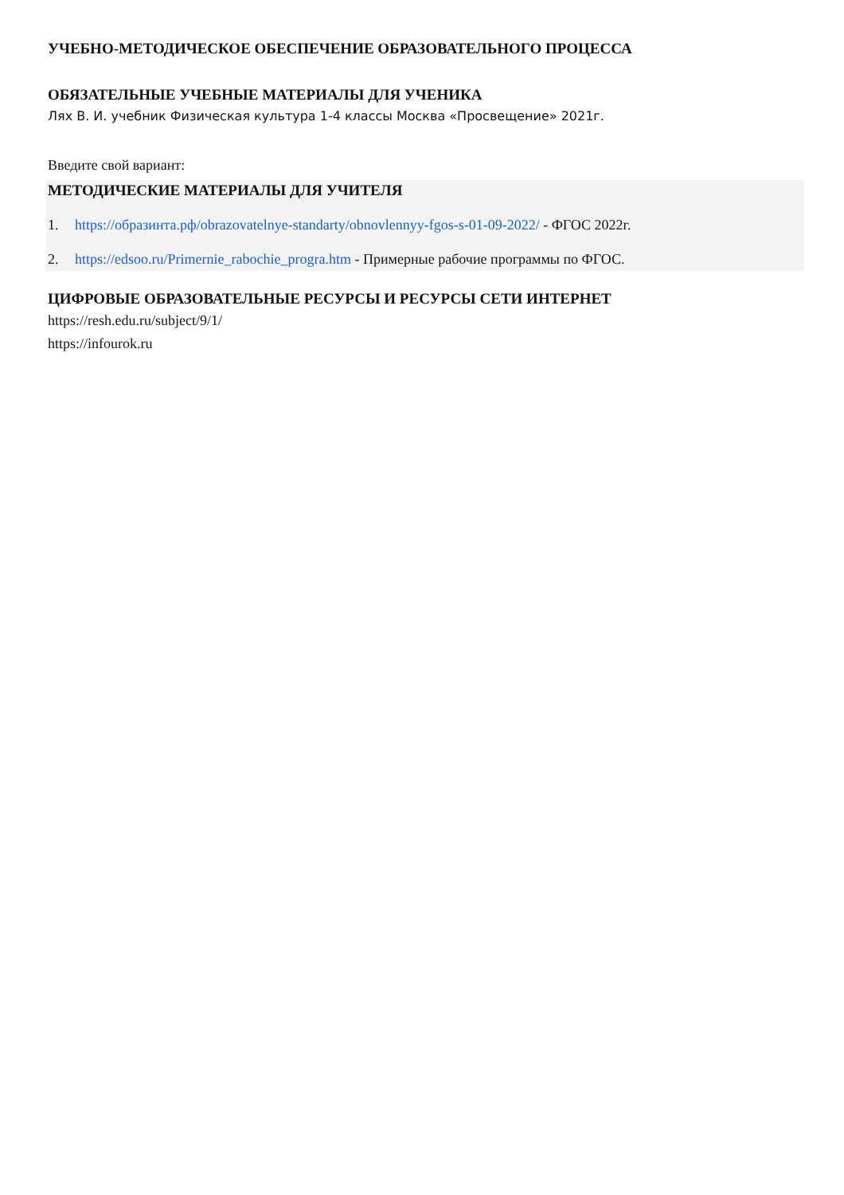УЧЕБНО-МЕТОДИЧЕСКОЕ ОБЕСПЕЧЕНИЕ ОБРАЗОВАТЕЛЬНОГО ПРОЦЕССА
ОБЯЗАТЕЛЬНЫЕ УЧЕБНЫЕ МАТЕРИАЛЫ ДЛЯ УЧЕНИКА
Лях В. И. учебник Физическая культура 1-4 классы Москва «Просвещение» 2021г.
Введите свой вариант:
МЕТОДИЧЕСКИЕ МАТЕРИАЛЫ ДЛЯ УЧИТЕЛЯ
1. https://образинта.рф/obrazovatelnye-standarty/obnovlennyy-fgos-s-01-09-2022/ - ФГОС 2022г.
2. https://edsoo.ru/Primernie_rabochie_progra.htm - Примерные рабочие программы по ФГОС.
ЦИФРОВЫЕ ОБРАЗОВАТЕЛЬНЫЕ РЕСУРСЫ И РЕСУРСЫ СЕТИ ИНТЕРНЕТ
https://resh.edu.ru/subject/9/1/
https://infourok.ru